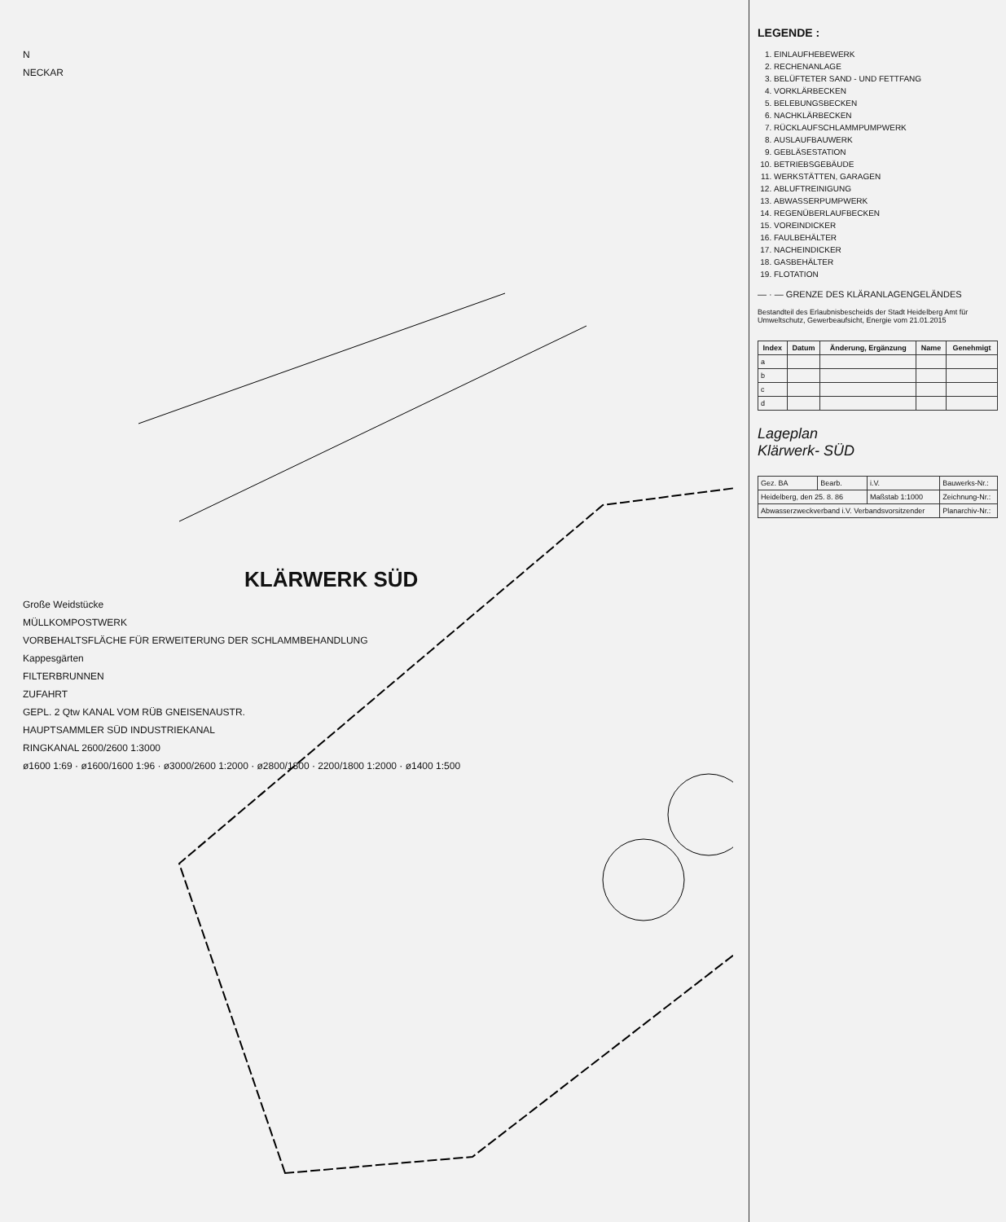N
NECKAR
KLÄRWERK SÜD
Große Weidstücke
MÜLLKOMPOSTWERK
VORBEHALTSFLÄCHE FÜR ERWEITERUNG DER SCHLAMMBEHANDLUNG
Kappesgärten
FILTERBRUNNEN
ZUFAHRT
GEPL. 2 Qtw KANAL VOM RÜB GNEISENAUSTR.
HAUPTSAMMLER SÜD INDUSTRIEKANAL
RINGKANAL 2600/2600 1:3000
ø1600 1:69 · ø1600/1600 1:96 · ø3000/2600 1:2000 · ø2800/1800 · 2200/1800 1:2000 · ø1400 1:500
LEGENDE :
1. EINLAUFHEBEWERK
2. RECHENANLAGE
3. BELÜFTETER SAND - UND FETTFANG
4. VORKLÄRBECKEN
5. BELEBUNGSBECKEN
6. NACHKLÄRBECKEN
7. RÜCKLAUFSCHLAMMPUMPWERK
8. AUSLAUFBAUWERK
9. GEBLÄSESTATION
10. BETRIEBSGEBÄUDE
11. WERKSTÄTTEN, GARAGEN
12. ABLUFTREINIGUNG
13. ABWASSERPUMPWERK
14. REGENÜBERLAUFBECKEN
15. VOREINDICKER
16. FAULBEHÄLTER
17. NACHEINDICKER
18. GASBEHÄLTER
19. FLOTATION
— · — GRENZE DES KLÄRANLAGENGELÄNDES
Bestandteil des Erlaubnisbescheids der Stadt Heidelberg Amt für Umweltschutz, Gewerbeaufsicht, Energie vom 21.01.2015
| Index | Datum | Änderung, Ergänzung | Name | Genehmigt |
| --- | --- | --- | --- | --- |
| a | | | | |
| b | | | | |
| c | | | | |
| d | | | | |
Lageplan
Klärwerk- SÜD
| Gez. BA | Bearb. | i.V. | Bauwerks-Nr.: |
| Heidelberg, den 25. 8. 86 | | Maßstab 1:1000 | Zeichnung-Nr.: |
| Abwasserzweckverband i.V. Verbandsvorsitzender | | | Planarchiv-Nr.: |